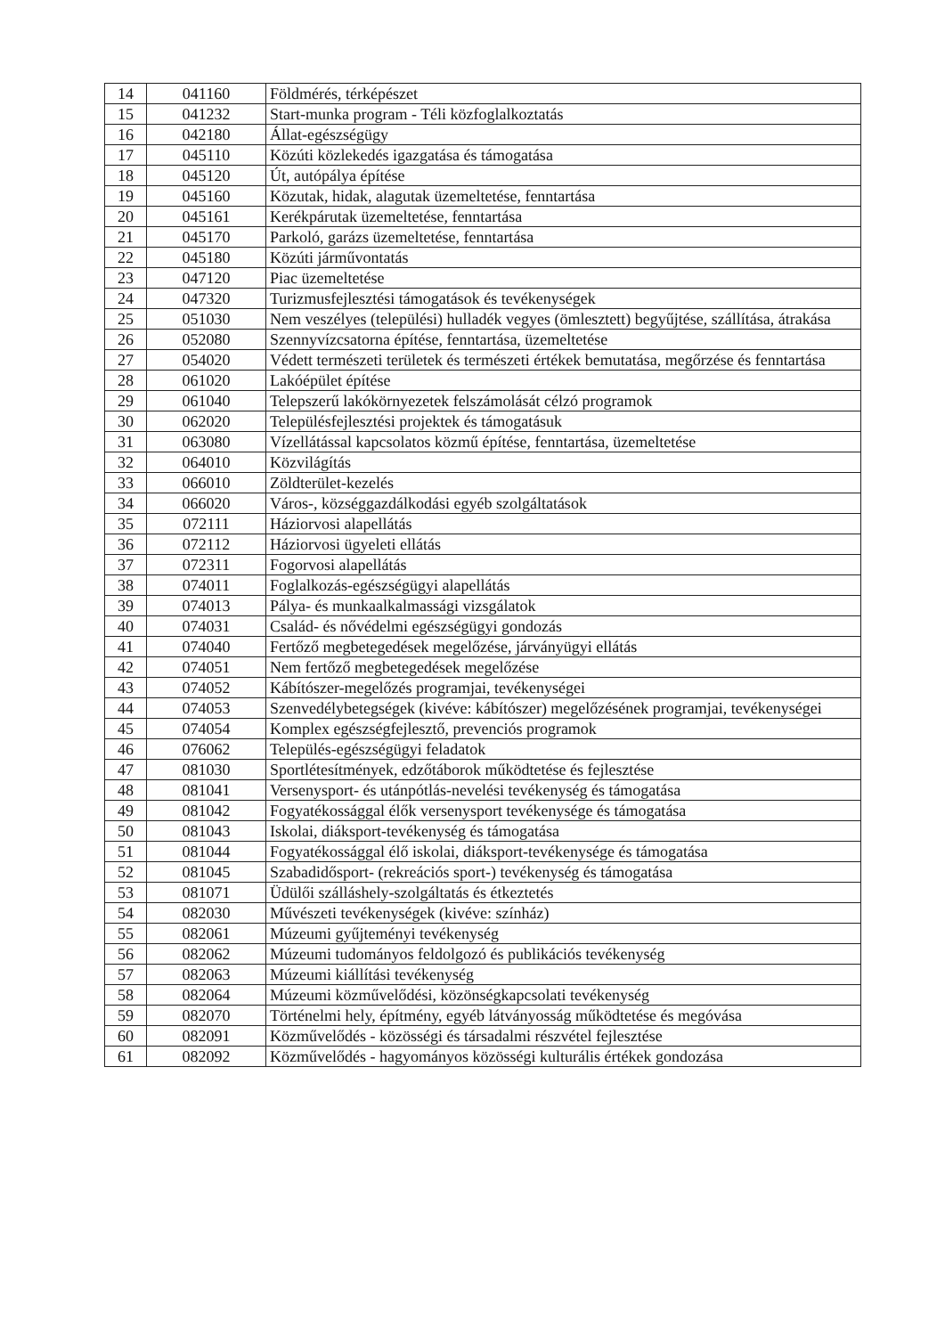| 14 | 041160 | Földmérés, térképészet |
| 15 | 041232 | Start-munka program - Téli közfoglalkoztatás |
| 16 | 042180 | Állat-egészségügy |
| 17 | 045110 | Közúti közlekedés igazgatása és támogatása |
| 18 | 045120 | Út, autópálya építése |
| 19 | 045160 | Közutak, hidak, alagutak üzemeltetése, fenntartása |
| 20 | 045161 | Kerékpárutak üzemeltetése, fenntartása |
| 21 | 045170 | Parkoló, garázs üzemeltetése, fenntartása |
| 22 | 045180 | Közúti járművontatás |
| 23 | 047120 | Piac üzemeltetése |
| 24 | 047320 | Turizmusfejlesztési támogatások és tevékenységek |
| 25 | 051030 | Nem veszélyes (települési) hulladék vegyes (ömlesztett) begyűjtése, szállítása, átrakása |
| 26 | 052080 | Szennyvízcsatorna építése, fenntartása, üzemeltetése |
| 27 | 054020 | Védett természeti területek és természeti értékek bemutatása, megőrzése és fenntartása |
| 28 | 061020 | Lakóépület építése |
| 29 | 061040 | Telepszerű lakókörnyezetek felszámolását célzó programok |
| 30 | 062020 | Településfejlesztési projektek és támogatásuk |
| 31 | 063080 | Vízellátással kapcsolatos közmű építése, fenntartása, üzemeltetése |
| 32 | 064010 | Közvilágítás |
| 33 | 066010 | Zöldterület-kezelés |
| 34 | 066020 | Város-, községgazdálkodási egyéb szolgáltatások |
| 35 | 072111 | Háziorvosi alapellátás |
| 36 | 072112 | Háziorvosi ügyeleti ellátás |
| 37 | 072311 | Fogorvosi alapellátás |
| 38 | 074011 | Foglalkozás-egészségügyi alapellátás |
| 39 | 074013 | Pálya- és munkaalkalmassági vizsgálatok |
| 40 | 074031 | Család- és nővédelmi egészségügyi gondozás |
| 41 | 074040 | Fertőző megbetegedések megelőzése, járványügyi ellátás |
| 42 | 074051 | Nem fertőző megbetegedések megelőzése |
| 43 | 074052 | Kábítószer-megelőzés programjai, tevékenységei |
| 44 | 074053 | Szenvedélybetegségek (kivéve: kábítószer) megelőzésének programjai, tevékenységei |
| 45 | 074054 | Komplex egészségfejlesztő, prevenciós programok |
| 46 | 076062 | Település-egészségügyi feladatok |
| 47 | 081030 | Sportlétesítmények, edzőtáborok működtetése és fejlesztése |
| 48 | 081041 | Versenysport- és utánpótlás-nevelési tevékenység és támogatása |
| 49 | 081042 | Fogyatékossággal élők versenysport tevékenysége és támogatása |
| 50 | 081043 | Iskolai, diáksport-tevékenység és támogatása |
| 51 | 081044 | Fogyatékossággal élő iskolai, diáksport-tevékenysége és támogatása |
| 52 | 081045 | Szabadidősport- (rekreációs sport-) tevékenység és támogatása |
| 53 | 081071 | Üdülői szálláshely-szolgáltatás és étkeztetés |
| 54 | 082030 | Művészeti tevékenységek (kivéve: színház) |
| 55 | 082061 | Múzeumi gyűjteményi tevékenység |
| 56 | 082062 | Múzeumi tudományos feldolgozó és publikációs tevékenység |
| 57 | 082063 | Múzeumi kiállítási tevékenység |
| 58 | 082064 | Múzeumi közművelődési, közönségkapcsolati tevékenység |
| 59 | 082070 | Történelmi hely, építmény, egyéb látványosság működtetése és megóvása |
| 60 | 082091 | Közművelődés - közösségi és társadalmi részvétel fejlesztése |
| 61 | 082092 | Közművelődés - hagyományos közösségi kulturális értékek gondozása |